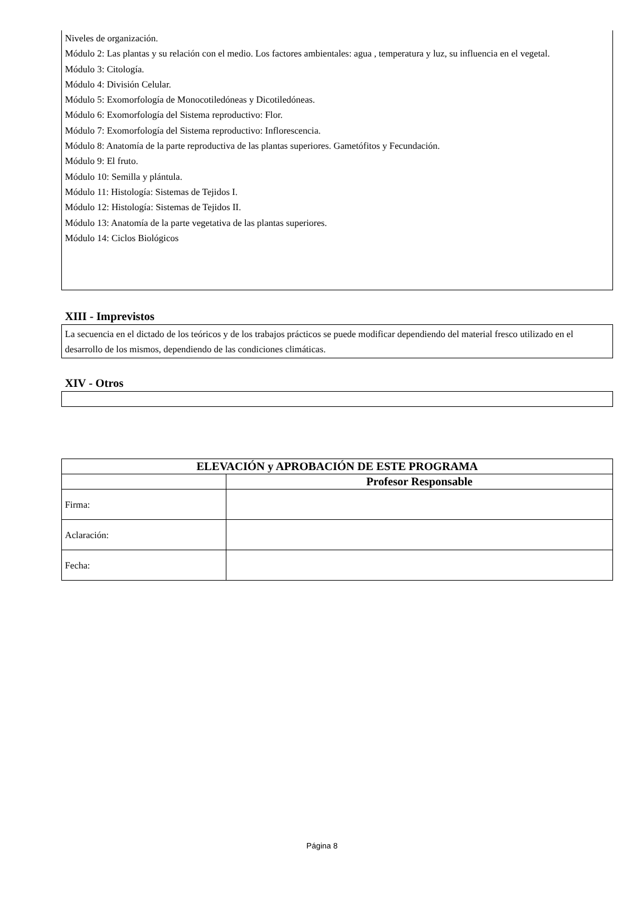Niveles de organización.
Módulo 2: Las plantas y su relación con el medio. Los factores ambientales: agua , temperatura y luz, su influencia en el vegetal.
Módulo 3: Citología.
Módulo 4: División Celular.
Módulo 5: Exomorfología de Monocotiledóneas y Dicotiledóneas.
Módulo 6: Exomorfología del Sistema reproductivo: Flor.
Módulo 7: Exomorfología del Sistema reproductivo: Inflorescencia.
Módulo 8: Anatomía de la parte reproductiva de las plantas superiores. Gametófitos y Fecundación.
Módulo 9: El fruto.
Módulo 10: Semilla y plántula.
Módulo 11: Histología: Sistemas de Tejidos I.
Módulo 12: Histología: Sistemas de Tejidos II.
Módulo 13: Anatomía de la parte vegetativa de las plantas superiores.
Módulo 14: Ciclos Biológicos
XIII - Imprevistos
La secuencia en el dictado de los teóricos y de los trabajos prácticos se puede modificar dependiendo del material fresco utilizado en el desarrollo de los mismos, dependiendo de las condiciones climáticas.
XIV - Otros
| ELEVACIÓN y APROBACIÓN DE ESTE PROGRAMA | |
| --- | --- |
| | Profesor Responsable |
| Firma: | |
| Aclaración: | |
| Fecha: | |
Página 8